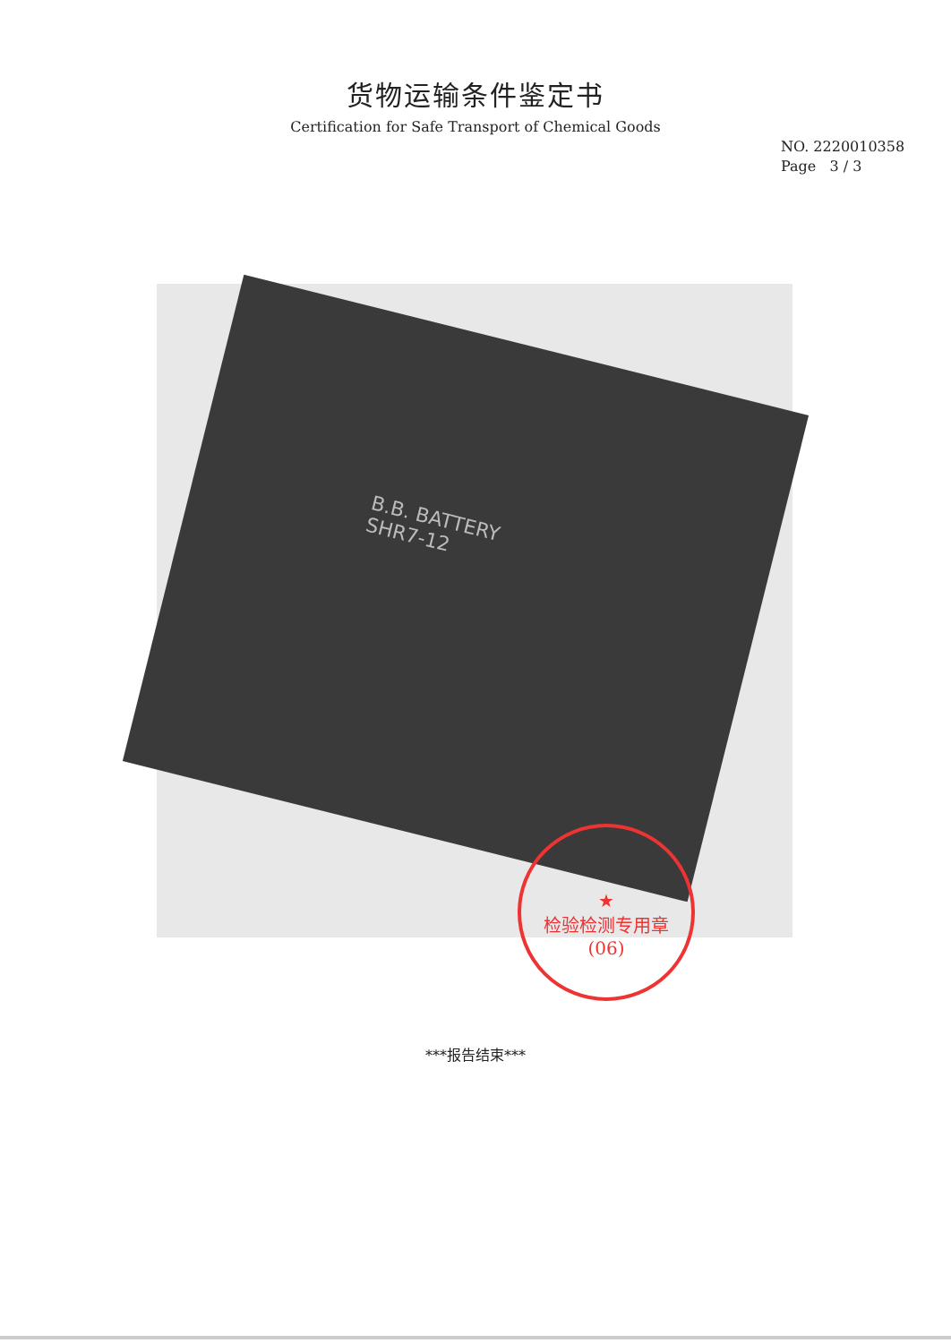货物运输条件鉴定书
Certification for Safe Transport of Chemical Goods
NO. 2220010358
Page 3 / 3
B.B. BATTERY
SHR7-12
★
检验检测专用章
(06)
***报告结束***